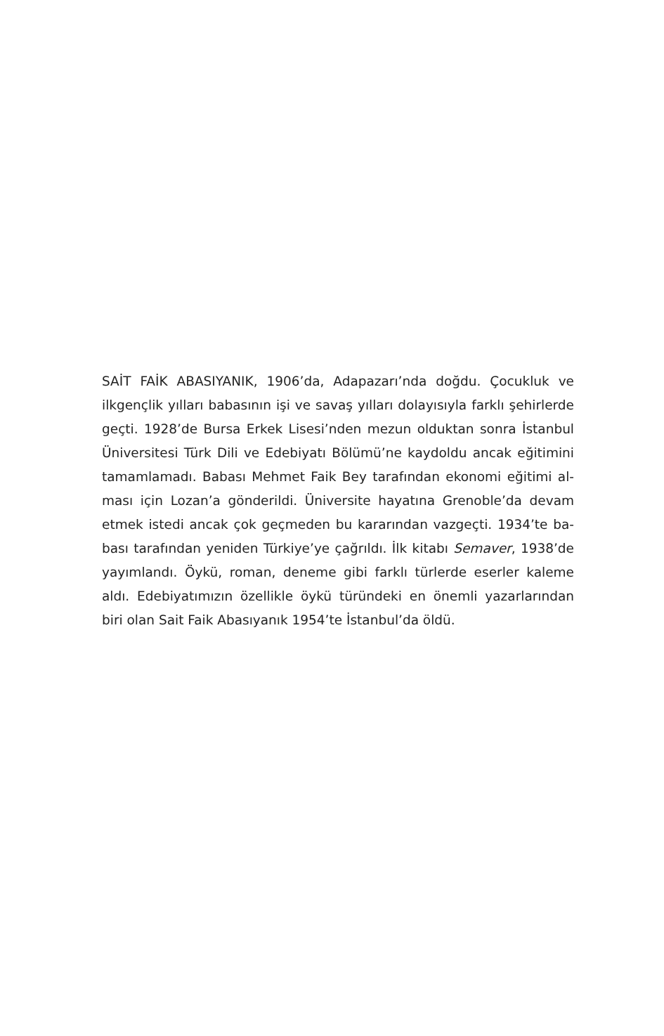SAİT FAİK ABASIYANIK, 1906’da, Adapazarı’nda doğdu. Çocukluk ve ilkgençlik yılları babasının işi ve savaş yılları dolayısıyla farklı şehirlerde geçti. 1928’de Bursa Erkek Lisesi’nden mezun olduktan sonra İstanbul Üniversitesi Türk Dili ve Edebiyatı Bölümü’ne kaydoldu ancak eğitimini tamamlamadı. Babası Mehmet Faik Bey tarafından ekonomi eğitimi al­ması için Lozan’a gönderildi. Üniversite hayatına Grenoble’da devam etmek istedi ancak çok geçmeden bu kararından vazgeçti. 1934’te ba­bası tarafından yeniden Türkiye’ye çağrıldı. İlk kitabı Semaver, 1938’de yayımlandı. Öykü, roman, deneme gibi farklı türlerde eserler kaleme aldı. Edebiyatımızın özellikle öykü türündeki en önemli yazarlarından biri olan Sait Faik Abasıyanık 1954’te İstanbul’da öldü.